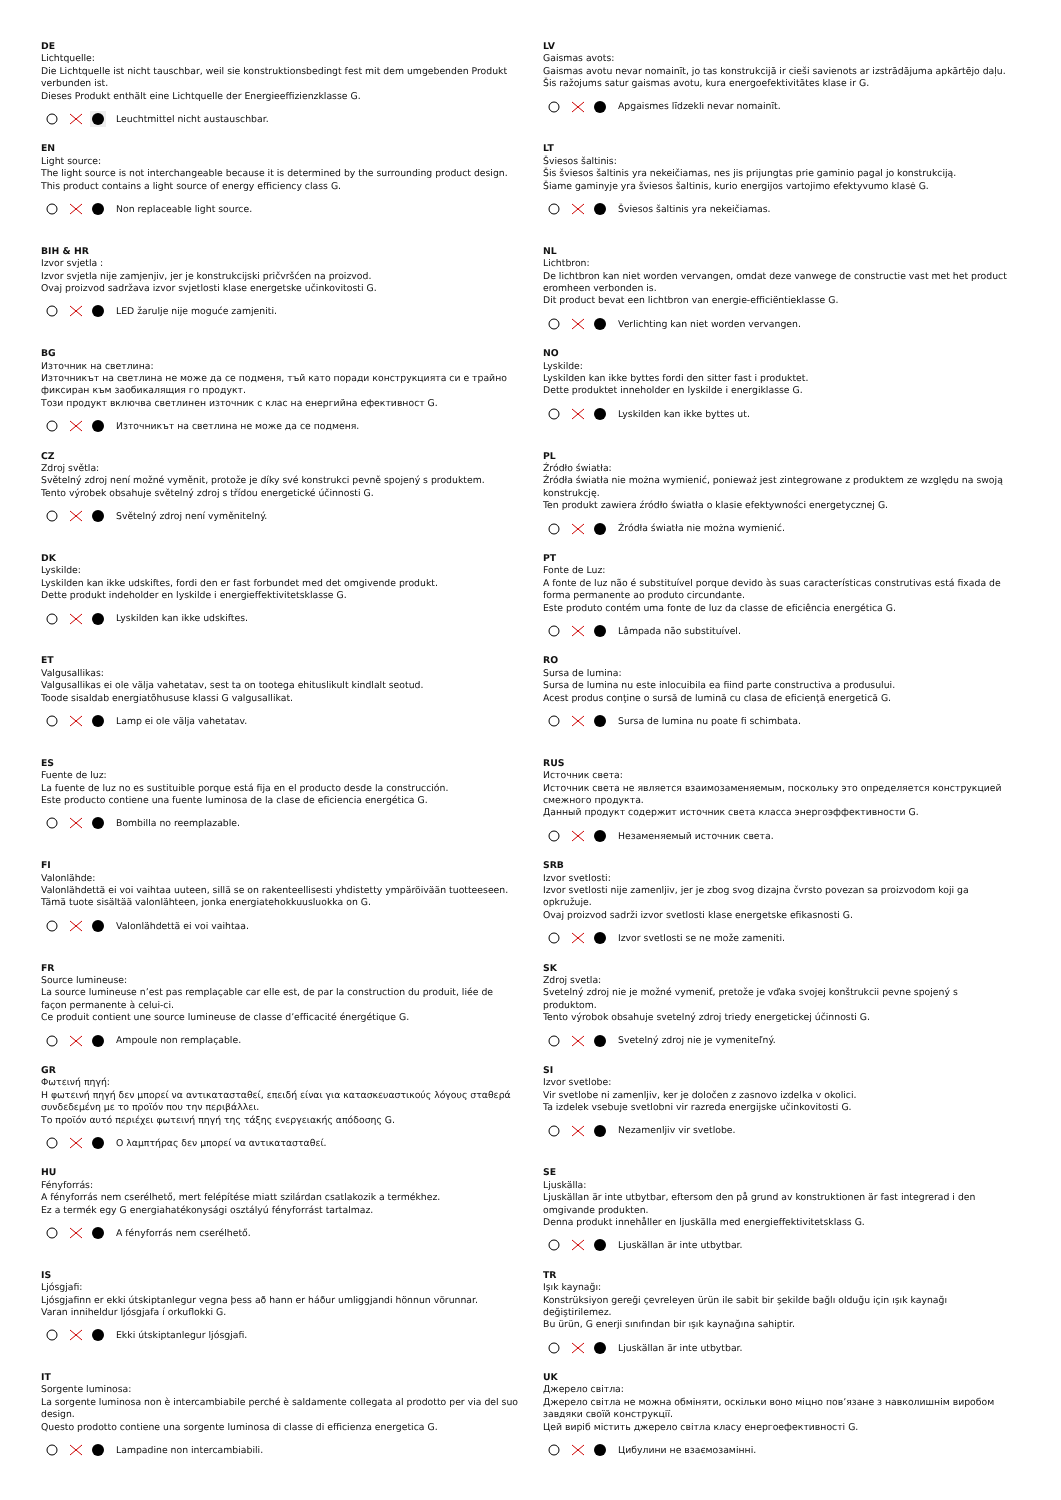DE
Lichtquelle:
Die Lichtquelle ist nicht tauschbar, weil sie konstruktionsbedingt fest mit dem umgebenden Produkt verbunden ist.
Dieses Produkt enthält eine Lichtquelle der Energieeffizienzklasse G.
Leuchtmittel nicht austauschbar.
EN
Light source:
The light source is not interchangeable because it is determined by the surrounding product design.
This product contains a light source of energy efficiency class G.
Non replaceable light source.
BIH & HR
Izvor svjetla :
Izvor svjetla nije zamjenjiv, jer je konstrukcijski pričvršćen na proizvod.
Ovaj proizvod sadržava izvor svjetlosti klase energetske učinkovitosti G.
LED žarulje nije moguće zamjeniti.
BG
Източник на светлина:
Източникът на светлина не може да се подменя, тъй като поради конструкцията си е трайно фиксиран към заобикалящия го продукт.
Този продукт включва светлинен източник с клас на енергийна ефективност G.
Източникът на светлина не може да се подменя.
CZ
Zdroj světla:
Světelný zdroj není možné vyměnit, protože je díky své konstrukci pevně spojený s produktem.
Tento výrobek obsahuje světelný zdroj s třídou energetické účinnosti G.
Světelný zdroj není vyměnitelný.
DK
Lyskilde:
Lyskilden kan ikke udskiftes, fordi den er fast forbundet med det omgivende produkt.
Dette produkt indeholder en lyskilde i energieffektivitetsklasse G.
Lyskilden kan ikke udskiftes.
ET
Valgusallikas:
Valgusallikas ei ole välja vahetatav, sest ta on tootega ehituslikult kindlalt seotud.
Toode sisaldab energiatõhususe klassi G valgusallikat.
Lamp ei ole välja vahetatav.
ES
Fuente de luz:
La fuente de luz no es sustituible porque está fija en el producto desde la construcción.
Este producto contiene una fuente luminosa de la clase de eficiencia energética G.
Bombilla no reemplazable.
FI
Valonlähde:
Valonlähdettä ei voi vaihtaa uuteen, sillä se on rakenteellisesti yhdistetty ympäröivään tuotteeseen.
Tämä tuote sisältää valonlähteen, jonka energiatehokkuusluokka on G.
Valonlähdettä ei voi vaihtaa.
FR
Source lumineuse:
La source lumineuse n’est pas remplaçable car elle est, de par la construction du produit, liée de façon permanente à celui-ci.
Ce produit contient une source lumineuse de classe d’efficacité énergétique G.
Ampoule non remplaçable.
GR
Φωτεινή πηγή:
Η φωτεινή πηγή δεν μπορεί να αντικατασταθεί, επειδή είναι για κατασκευαστικούς λόγους σταθερά συνδεδεμένη με το προϊόν που την περιβάλλει.
Το προϊόν αυτό περιέχει φωτεινή πηγή της τάξης ενεργειακής απόδοσης G.
Ο λαμπτήρας δεν μπορεί να αντικατασταθεί.
HU
Fényforrás:
A fényforrás nem cserélhető, mert felépítése miatt szilárdan csatlakozik a termékhez.
Ez a termék egy G energiahatékonysági osztályú fényforrást tartalmaz.
A fényforrás nem cserélhető.
IS
Ljósgjafi:
Ljósgjafinn er ekki útskiptanlegur vegna þess að hann er háður umliggjandi hönnun vörunnar.
Varan inniheldur ljósgjafa í orkuflokki G.
Ekki útskiptanlegur ljósgjafi.
IT
Sorgente luminosa:
La sorgente luminosa non è intercambiabile perché è saldamente collegata al prodotto per via del suo design.
Questo prodotto contiene una sorgente luminosa di classe di efficienza energetica G.
Lampadine non intercambiabili.
LV
Gaismas avots:
Gaismas avotu nevar nomainīt, jo tas konstrukcijā ir cieši savienots ar izstrādājuma apkārtējo daļu.
Šis ražojums satur gaismas avotu, kura energoefektivitātes klase ir G.
Apgaismes līdzekli nevar nomainīt.
LT
Šviesos šaltinis:
Šis šviesos šaltinis yra nekeičiamas, nes jis prijungtas prie gaminio pagal jo konstrukciją.
Šiame gaminyje yra šviesos šaltinis, kurio energijos vartojimo efektyvumo klasė G.
Šviesos šaltinis yra nekeičiamas.
NL
Lichtbron:
De lichtbron kan niet worden vervangen, omdat deze vanwege de constructie vast met het product eromheen verbonden is.
Dit product bevat een lichtbron van energie-efficiëntieklasse G.
Verlichting kan niet worden vervangen.
NO
Lyskilde:
Lyskilden kan ikke byttes fordi den sitter fast i produktet.
Dette produktet inneholder en lyskilde i energiklasse G.
Lyskilden kan ikke byttes ut.
PL
Źródło światła:
Źródła światła nie można wymienić, ponieważ jest zintegrowane z produktem ze względu na swoją konstrukcję.
Ten produkt zawiera źródło światła o klasie efektywności energetycznej G.
Źródła światła nie można wymienić.
PT
Fonte de Luz:
A fonte de luz não é substituível porque devido às suas características construtivas está fixada de forma permanente ao produto circundante.
Este produto contém uma fonte de luz da classe de eficiência energética G.
Lâmpada não substituível.
RO
Sursa de lumina:
Sursa de lumina nu este inlocuibila ea fiind parte constructiva a produsului.
Acest produs conţine o sursă de lumină cu clasa de eficienţă energetică G.
Sursa de lumina nu poate fi schimbata.
RUS
Источник света:
Источник света не является взаимозаменяемым, поскольку это определяется конструкцией смежного продукта.
Данный продукт содержит источник света класса энергоэффективности G.
Незаменяемый источник света.
SRB
Izvor svetlosti:
Izvor svetlosti nije zamenljiv, jer je zbog svog dizajna čvrsto povezan sa proizvodom koji ga opkružuje.
Ovaj proizvod sadrži izvor svetlosti klase energetske efikasnosti G.
Izvor svetlosti se ne može zameniti.
SK
Zdroj svetla:
Svetelný zdroj nie je možné vymeniť, pretože je vďaka svojej konštrukcii pevne spojený s produktom.
Tento výrobok obsahuje svetelný zdroj triedy energetickej účinnosti G.
Svetelný zdroj nie je vymeniteľný.
SI
Izvor svetlobe:
Vir svetlobe ni zamenljiv, ker je določen z zasnovo izdelka v okolici.
Ta izdelek vsebuje svetlobni vir razreda energijske učinkovitosti G.
Nezamenljiv vir svetlobe.
SE
Ljuskälla:
Ljuskällan är inte utbytbar, eftersom den på grund av konstruktionen är fast integrerad i den omgivande produkten.
Denna produkt innehåller en ljuskälla med energieffektivitetsklass G.
Ljuskällan är inte utbytbar.
TR
Işık kaynağı:
Konstrüksiyon gereği çevreleyen ürün ile sabit bir şekilde bağlı olduğu için ışık kaynağı değiştirilemez.
Bu ürün, G enerji sınıfından bir ışık kaynağına sahiptir.
Ljuskällan är inte utbytbar.
UK
Джерело світла:
Джерело світла не можна обміняти, оскільки воно міцно пов’язане з навколишнім виробом завдяки своїй конструкції.
Цей виріб містить джерело світла класу енергоефективності G.
Цибулини не взаємозамінні.